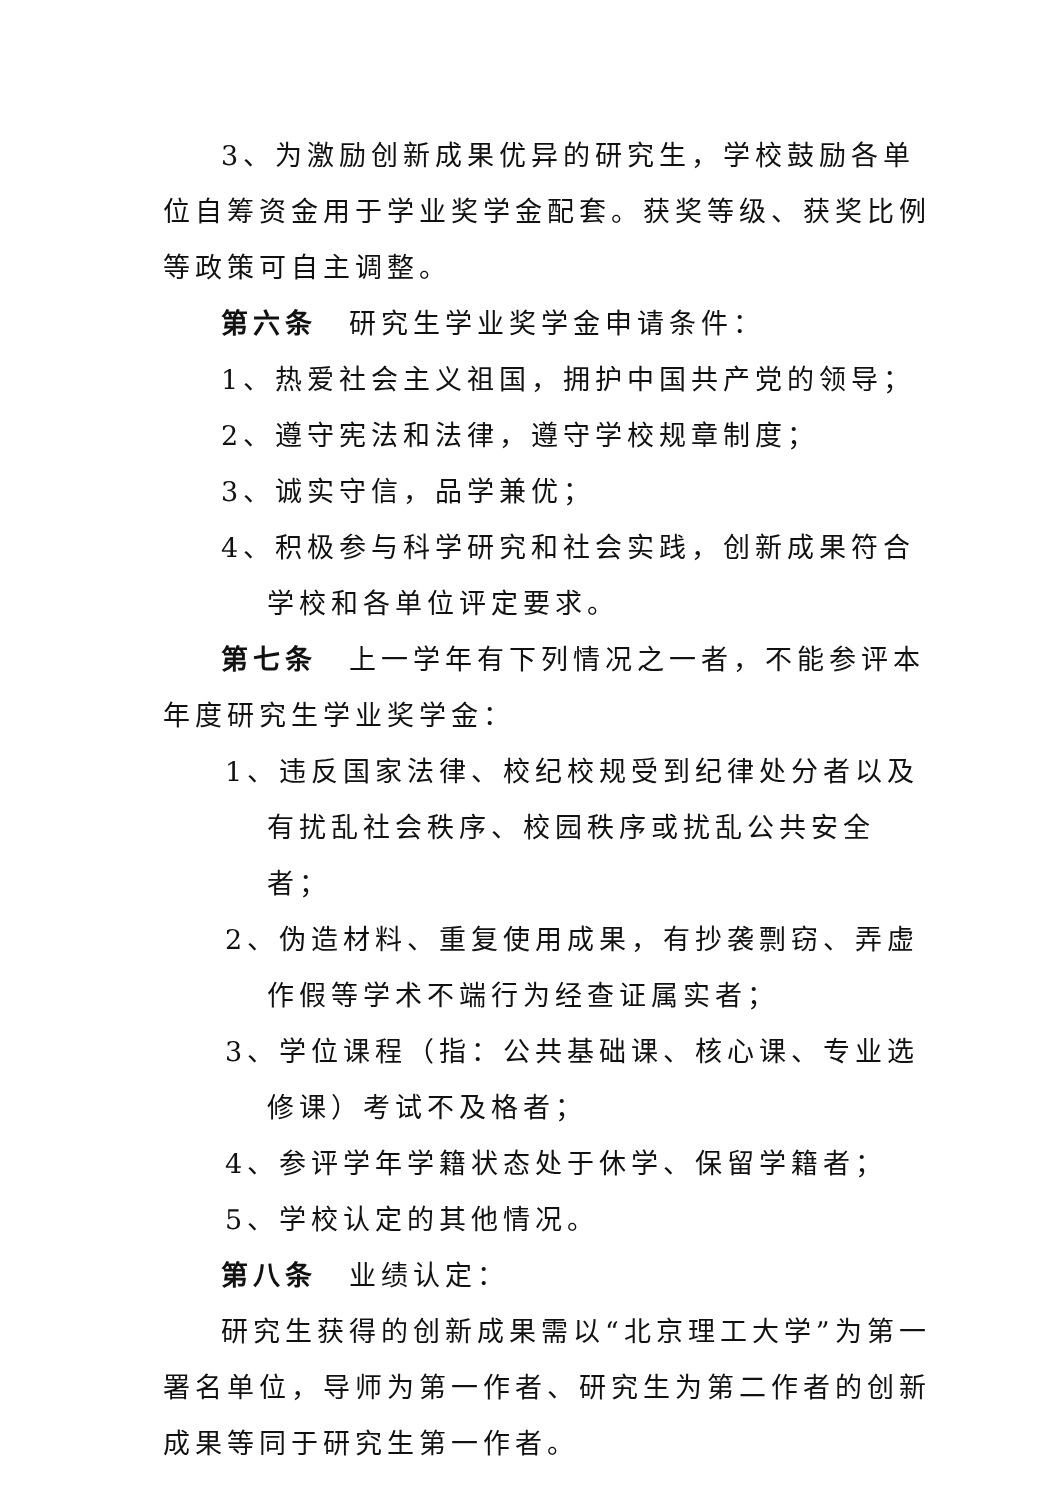3、为激励创新成果优异的研究生，学校鼓励各单位自筹资金用于学业奖学金配套。获奖等级、获奖比例等政策可自主调整。
第六条　研究生学业奖学金申请条件：
1、热爱社会主义祖国，拥护中国共产党的领导；
2、遵守宪法和法律，遵守学校规章制度；
3、诚实守信，品学兼优；
4、积极参与科学研究和社会实践，创新成果符合学校和各单位评定要求。
第七条　上一学年有下列情况之一者，不能参评本年度研究生学业奖学金：
1、违反国家法律、校纪校规受到纪律处分者以及有扰乱社会秩序、校园秩序或扰乱公共安全者；
2、伪造材料、重复使用成果，有抄袭剽窃、弄虚作假等学术不端行为经查证属实者；
3、学位课程（指：公共基础课、核心课、专业选修课）考试不及格者；
4、参评学年学籍状态处于休学、保留学籍者；
5、学校认定的其他情况。
第八条　业绩认定：
研究生获得的创新成果需以“北京理工大学”为第一署名单位，导师为第一作者、研究生为第二作者的创新成果等同于研究生第一作者。